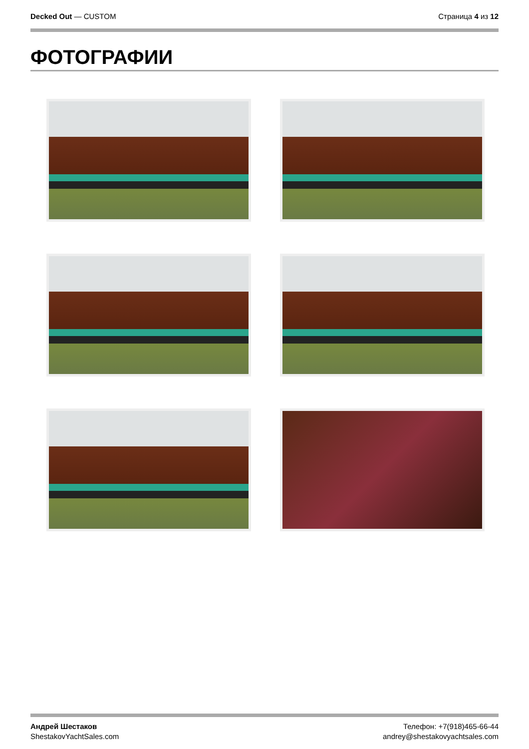Decked Out — CUSTOM Страница 4 из 12
ФОТОГРАФИИ
Андрей Шестаков
ShestakovYachtSales.com
Телефон: +7(918)465-66-44
andrey@shestakovyachtsales.com